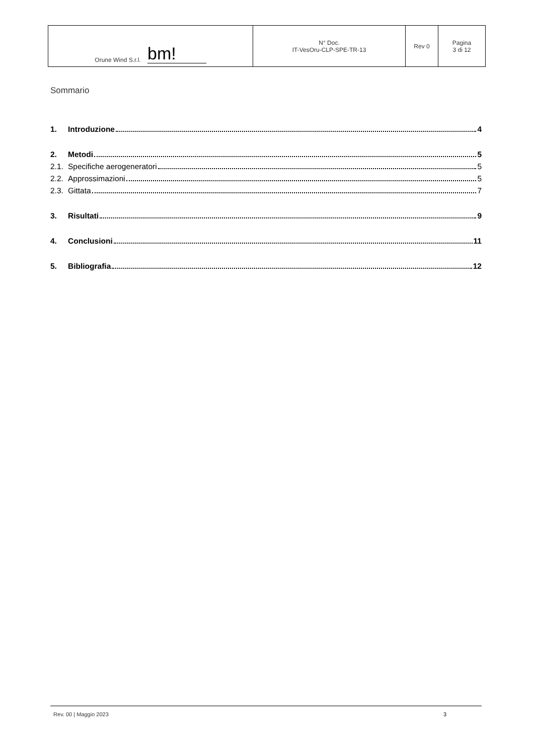| Orune Wind S.r.l. bm! | N° Doc. IT-VesOru-CLP-SPE-TR-13 | Rev 0 | Pagina 3 di 12 |
Sommario
1. Introduzione 4
2. Metodi 5
2.1. Specifiche aerogeneratori 5
2.2. Approssimazioni 5
2.3. Gittata 7
3. Risultati 9
4. Conclusioni 11
5. Bibliografia 12
Rev. 00 | Maggio 2023 3